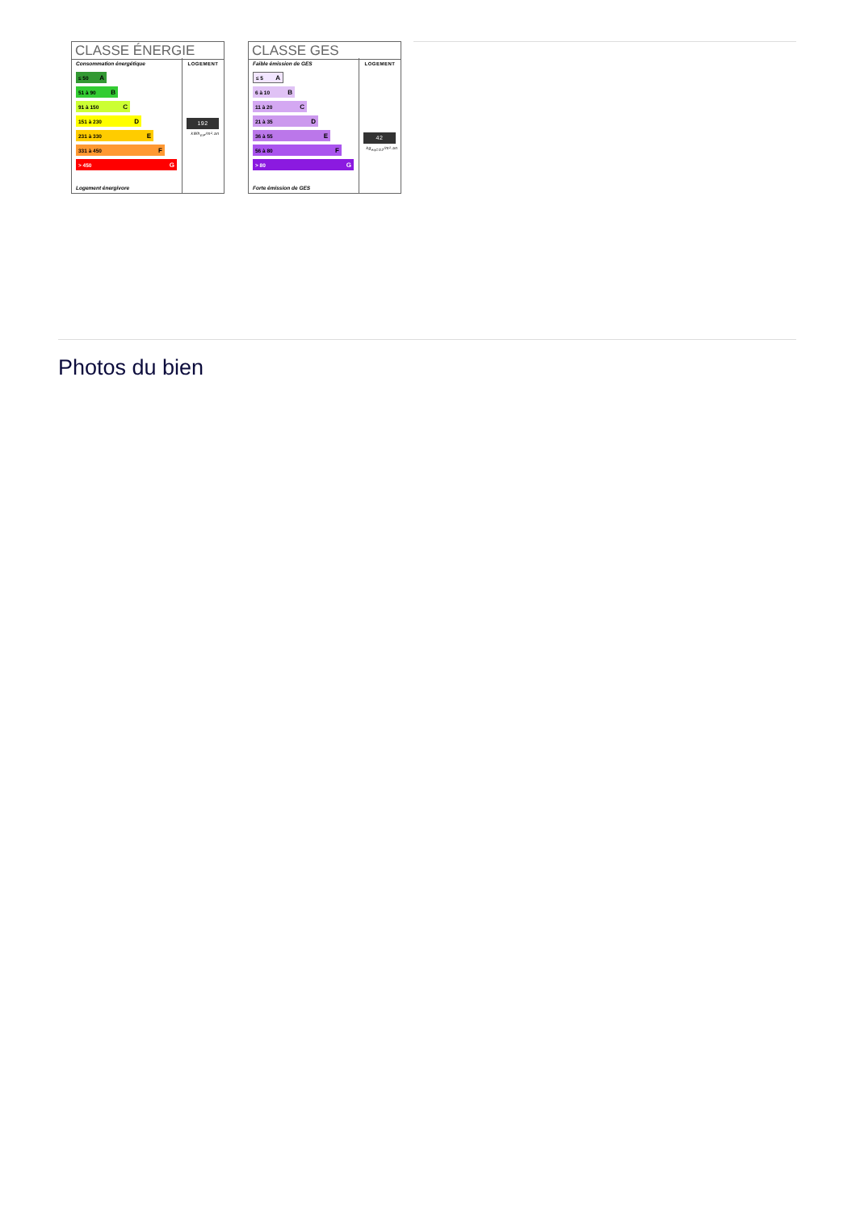CLASSE ÉNERGIE
Consommation énergétique
≤ 50 A
51 à 90 B
91 à 150 C
151 à 230 D
231 à 330 E
331 à 450 F
> 450 G
Logement énergivore
LOGEMENT
192
kWh<sub>EP</sub>/m².an
CLASSE GES
Faible émission de GES
≤ 5 A
6 à 10 B
11 à 20 C
21 à 35 D
36 à 55 E
56 à 80 F
> 80 G
Forte émission de GES
LOGEMENT
42
kg<sub>éqCO2</sub>/m².an
Photos du bien